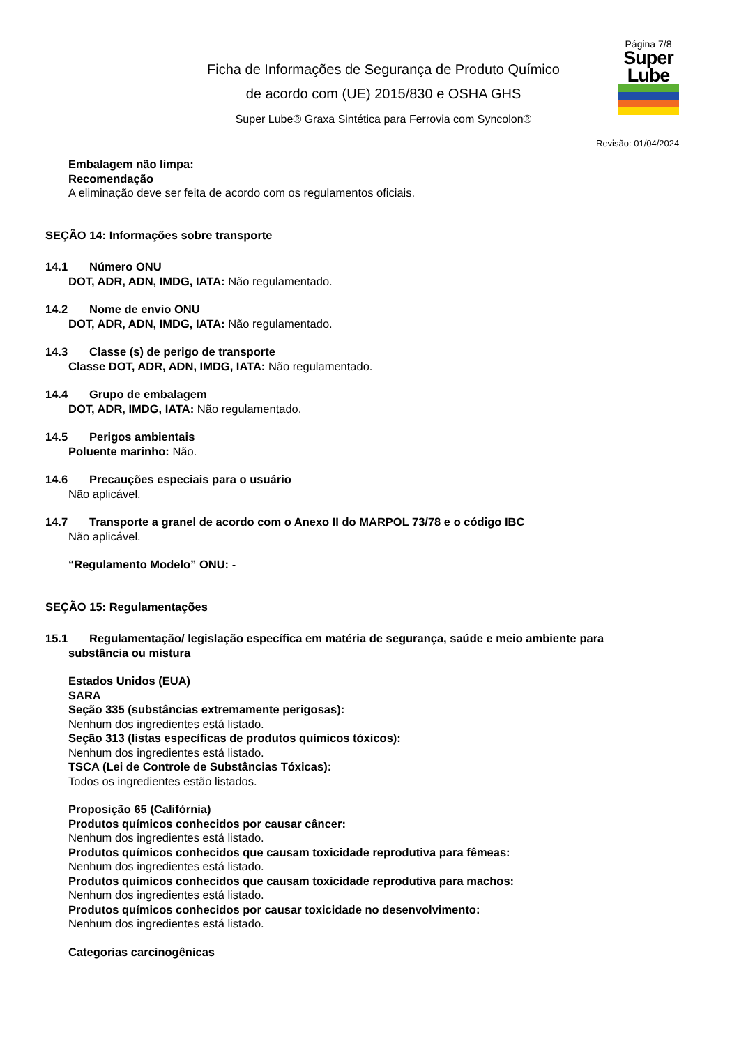Ficha de Informações de Segurança de Produto Químico
de acordo com (UE) 2015/830 e OSHA GHS
Super Lube® Graxa Sintética para Ferrovia com Syncolon®
Página 7/8
Super
Lube
Revisão: 01/04/2024
Embalagem não limpa:
Recomendação
A eliminação deve ser feita de acordo com os regulamentos oficiais.
SEÇÃO 14: Informações sobre transporte
14.1 Número ONU
DOT, ADR, ADN, IMDG, IATA: Não regulamentado.
14.2 Nome de envio ONU
DOT, ADR, ADN, IMDG, IATA: Não regulamentado.
14.3 Classe (s) de perigo de transporte
Classe DOT, ADR, ADN, IMDG, IATA: Não regulamentado.
14.4 Grupo de embalagem
DOT, ADR, IMDG, IATA: Não regulamentado.
14.5 Perigos ambientais
Poluente marinho: Não.
14.6 Precauções especiais para o usuário
Não aplicável.
14.7 Transporte a granel de acordo com o Anexo II do MARPOL 73/78 e o código IBC
Não aplicável.
“Regulamento Modelo” ONU: -
SEÇÃO 15: Regulamentações
15.1 Regulamentação/ legislação específica em matéria de segurança, saúde e meio ambiente para
substância ou mistura
Estados Unidos (EUA)
SARA
Seção 335 (substâncias extremamente perigosas):
Nenhum dos ingredientes está listado.
Seção 313 (listas específicas de produtos químicos tóxicos):
Nenhum dos ingredientes está listado.
TSCA (Lei de Controle de Substâncias Tóxicas):
Todos os ingredientes estão listados.
Proposição 65 (Califórnia)
Produtos químicos conhecidos por causar câncer:
Nenhum dos ingredientes está listado.
Produtos químicos conhecidos que causam toxicidade reprodutiva para fêmeas:
Nenhum dos ingredientes está listado.
Produtos químicos conhecidos que causam toxicidade reprodutiva para machos:
Nenhum dos ingredientes está listado.
Produtos químicos conhecidos por causar toxicidade no desenvolvimento:
Nenhum dos ingredientes está listado.
Categorias carcinogênicas